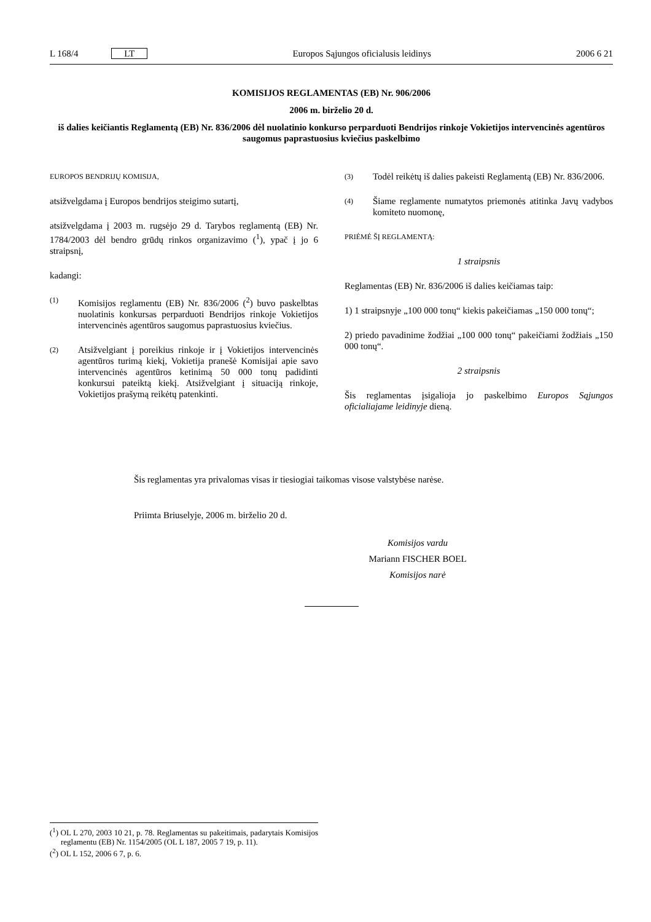L 168/4 LT Europos Sąjungos oficialusis leidinys 2006 6 21
KOMISIJOS REGLAMENTAS (EB) Nr. 906/2006
2006 m. birželio 20 d.
iš dalies keičiantis Reglamentą (EB) Nr. 836/2006 dėl nuolatinio konkurso perparduoti Bendrijos rinkoje Vokietijos intervencinės agentūros saugomus paprastuosius kviečius paskelbimo
EUROPOS BENDRIJŲ KOMISIJA,
atsižvelgdama į Europos bendrijos steigimo sutartį,
atsižvelgdama į 2003 m. rugsėjo 29 d. Tarybos reglamentą (EB) Nr. 1784/2003 dėl bendro grūdų rinkos organizavimo (<sup>1</sup>), ypač į jo 6 straipsnį,
kadangi:
(1) Komisijos reglamentu (EB) Nr. 836/2006 (<sup>2</sup>) buvo paskelbtas nuolatinis konkursas perparduoti Bendrijos rinkoje Vokietijos intervencinės agentūros saugomus paprastuosius kviečius.
(2) Atsižvelgiant į poreikius rinkoje ir į Vokietijos intervencinės agentūros turimą kiekį, Vokietija pranešė Komisijai apie savo intervencinės agentūros ketinimą 50 000 tonų padidinti konkursui pateiktą kiekį. Atsižvelgiant į situaciją rinkoje, Vokietijos prašymą reikėtų patenkinti.
(3) Todėl reikėtų iš dalies pakeisti Reglamentą (EB) Nr. 836/2006.
(4) Šiame reglamente numatytos priemonės atitinka Javų vadybos komiteto nuomonę,
PRIĖMĖ ŠĮ REGLAMENTĄ:
1 straipsnis
Reglamentas (EB) Nr. 836/2006 iš dalies keičiamas taip:
1) 1 straipsnyje „100 000 tonų“ kiekis pakeičiamas „150 000 tonų“;
2) priedo pavadinime žodžiai „100 000 tonų“ pakeičiami žodžiais „150 000 tonų“.
2 straipsnis
Šis reglamentas įsigalioja jo paskelbimo Europos Sąjungos oficialiajame leidinyje dieną.
Šis reglamentas yra privalomas visas ir tiesiogiai taikomas visose valstybėse narėse.
Priimta Briuselyje, 2006 m. birželio 20 d.
Komisijos vardu
Mariann FISCHER BOEL
Komisijos narė
(<sup>1</sup>) OL L 270, 2003 10 21, p. 78. Reglamentas su pakeitimais, padarytais Komisijos reglamentu (EB) Nr. 1154/2005 (OL L 187, 2005 7 19, p. 11).
(<sup>2</sup>) OL L 152, 2006 6 7, p. 6.